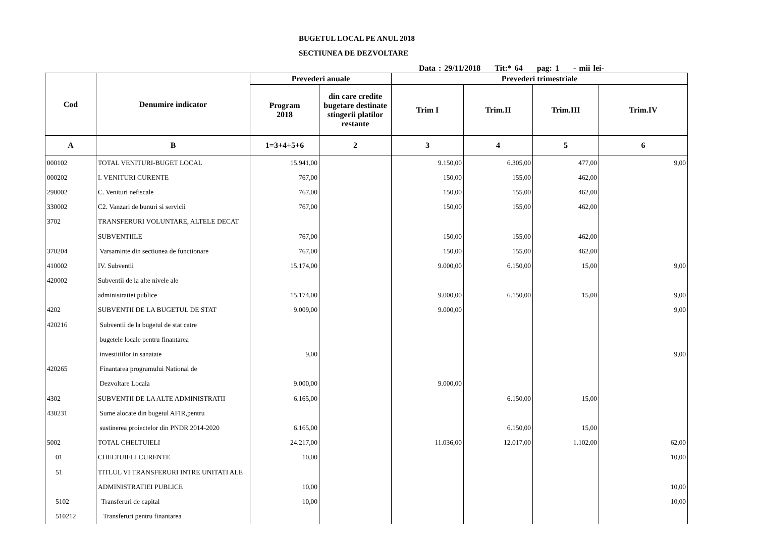BUGETUL LOCAL PE ANUL 2018
SECTIUNEA DE DEZVOLTARE
Data : 29/11/2018 Tit:* 64 pag: 1 - mii lei-
| Cod | Denumire indicator | Prevederi anuale | | Prevederi trimestriale | | | |
| --- | --- | --- | --- | --- | --- | --- | --- |
| | | Program 2018 | din care credite bugetare destinate stingerii platilor restante | Trim I | Trim.II | Trim.III | Trim.IV |
| A | B | 1=3+4+5+6 | 2 | 3 | 4 | 5 | 6 |
| 000102 | TOTAL VENITURI-BUGET LOCAL | 15.941,00 | | 9.150,00 | 6.305,00 | 477,00 | 9,00 |
| 000202 | I. VENITURI CURENTE | 767,00 | | 150,00 | 155,00 | 462,00 | |
| 290002 | C. Venituri nefiscale | 767,00 | | 150,00 | 155,00 | 462,00 | |
| 330002 | C2. Vanzari de bunuri si servicii | 767,00 | | 150,00 | 155,00 | 462,00 | |
| 3702 | TRANSFERURI VOLUNTARE, ALTELE DECAT | | | | | | |
| | SUBVENTIILE | 767,00 | | 150,00 | 155,00 | 462,00 | |
| 370204 | Varsaminte din sectiunea de functionare | 767,00 | | 150,00 | 155,00 | 462,00 | |
| 410002 | IV. Subventii | 15.174,00 | | 9.000,00 | 6.150,00 | 15,00 | 9,00 |
| 420002 | Subventii de la alte nivele ale | | | | | | |
| | administratiei publice | 15.174,00 | | 9.000,00 | 6.150,00 | 15,00 | 9,00 |
| 4202 | SUBVENTII DE LA BUGETUL DE STAT | 9.009,00 | | 9.000,00 | | | 9,00 |
| 420216 | Subventii de la bugetul de stat catre | | | | | | |
| | bugetele locale pentru finantarea | | | | | | |
| | investitiilor in sanatate | 9,00 | | | | | 9,00 |
| 420265 | Finantarea programului National de | | | | | | |
| | Dezvoltare Locala | 9.000,00 | | 9.000,00 | | | |
| 4302 | SUBVENTII DE LA ALTE ADMINISTRATII | 6.165,00 | | | 6.150,00 | 15,00 | |
| 430231 | Sume alocate din bugetul AFIR,pentru | | | | | | |
| | sustinerea proiectelor din PNDR 2014-2020 | 6.165,00 | | | 6.150,00 | 15,00 | |
| 5002 | TOTAL CHELTUIELI | 24.217,00 | | 11.036,00 | 12.017,00 | 1.102,00 | 62,00 |
| 01 | CHELTUIELI CURENTE | 10,00 | | | | | 10,00 |
| 51 | TITLUL VI TRANSFERURI INTRE UNITATI ALE | | | | | | |
| | ADMINISTRATIEI PUBLICE | 10,00 | | | | | 10,00 |
| 5102 | Transferuri de capital | 10,00 | | | | | 10,00 |
| 510212 | Transferuri pentru finantarea | | | | | | |